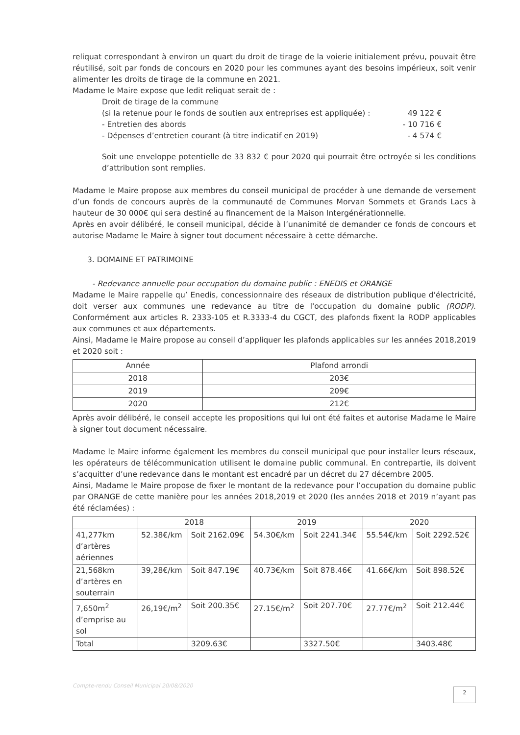reliquat correspondant à environ un quart du droit de tirage de la voierie initialement prévu, pouvait être réutilisé, soit par fonds de concours en 2020 pour les communes ayant des besoins impérieux, soit venir alimenter les droits de tirage de la commune en 2021.
Madame le Maire expose que ledit reliquat serait de :
Droit de tirage de la commune
(si la retenue pour le fonds de soutien aux entreprises est appliquée) : 49 122 €
- Entretien des abords - 10 716 €
- Dépenses d’entretien courant (à titre indicatif en 2019) - 4 574 €
Soit une enveloppe potentielle de 33 832 € pour 2020 qui pourrait être octroyée si les conditions d’attribution sont remplies.
Madame le Maire propose aux membres du conseil municipal de procéder à une demande de versement d’un fonds de concours auprès de la communauté de Communes Morvan Sommets et Grands Lacs à hauteur de 30 000€ qui sera destiné au financement de la Maison Intergénérationnelle.
Après en avoir délibéré, le conseil municipal, décide à l’unanimité de demander ce fonds de concours et autorise Madame le Maire à signer tout document nécessaire à cette démarche.
3. DOMAINE ET PATRIMOINE
- Redevance annuelle pour occupation du domaine public : ENEDIS et ORANGE
Madame le Maire rappelle qu’ Enedis, concessionnaire des réseaux de distribution publique d'électricité, doit verser aux communes une redevance au titre de l'occupation du domaine public (RODP). Conformément aux articles R. 2333-105 et R.3333-4 du CGCT, des plafonds fixent la RODP applicables aux communes et aux départements.
Ainsi, Madame le Maire propose au conseil d’appliquer les plafonds applicables sur les années 2018,2019 et 2020 soit :
| Année | Plafond arrondi |
| --- | --- |
| 2018 | 203€ |
| 2019 | 209€ |
| 2020 | 212€ |
Après avoir délibéré, le conseil accepte les propositions qui lui ont été faites et autorise Madame le Maire à signer tout document nécessaire.
Madame le Maire informe également les membres du conseil municipal que pour installer leurs réseaux, les opérateurs de télécommunication utilisent le domaine public communal. En contrepartie, ils doivent s’acquitter d’une redevance dans le montant est encadré par un décret du 27 décembre 2005.
Ainsi, Madame le Maire propose de fixer le montant de la redevance pour l’occupation du domaine public par ORANGE de cette manière pour les années 2018,2019 et 2020 (les années 2018 et 2019 n’ayant pas été réclamées) :
| | 2018 | | 2019 | | 2020 | |
| --- | --- | --- | --- | --- | --- | --- |
| 41,277km d’artères aériennes | 52.38€/km | Soit 2162.09€ | 54.30€/km | Soit 2241.34€ | 55.54€/km | Soit 2292.52€ |
| 21,568km d’artères en souterrain | 39,28€/km | Soit 847.19€ | 40.73€/km | Soit 878.46€ | 41.66€/km | Soit 898.52€ |
| 7,650m<sup>2</sup> d’emprise au sol | 26,19€/m<sup>2</sup> | Soit 200.35€ | 27.15€/m<sup>2</sup> | Soit 207.70€ | 27.77€/m<sup>2</sup> | Soit 212.44€ |
| Total | | 3209.63€ | | 3327.50€ | | 3403.48€ |
Compte-rendu Conseil Municipal 20/08/2020
2